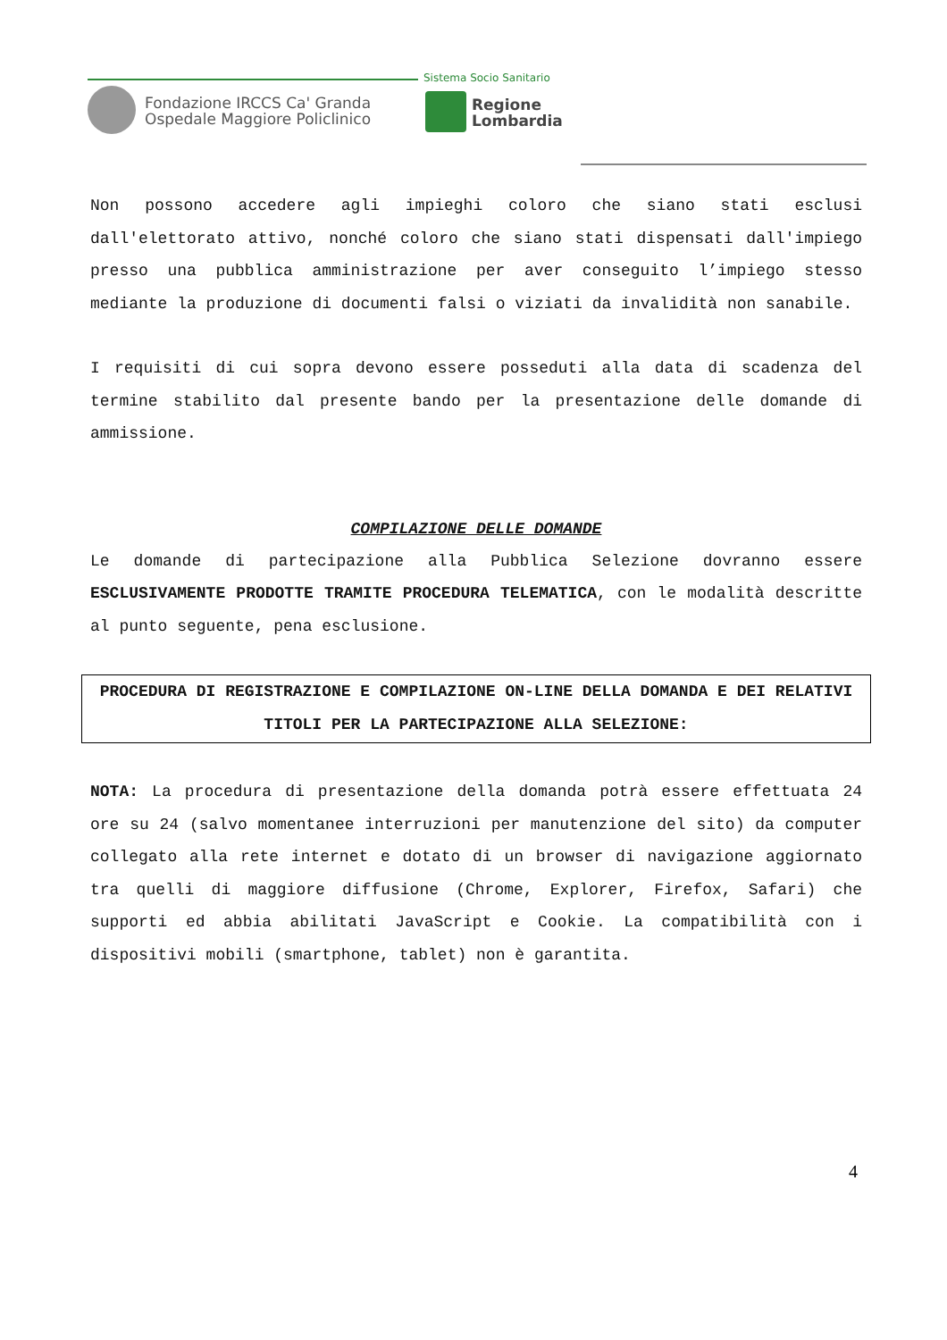Fondazione IRCCS Ca' Granda
Ospedale Maggiore Policlinico
Sistema Socio Sanitario
Regione
Lombardia
Non possono accedere agli impieghi coloro che siano stati esclusi dall'elettorato attivo, nonché coloro che siano stati dispensati dall'impiego presso una pubblica amministrazione per aver conseguito l’impiego stesso mediante la produzione di documenti falsi o viziati da invalidità non sanabile.
I requisiti di cui sopra devono essere posseduti alla data di scadenza del termine stabilito dal presente bando per la presentazione delle domande di ammissione.
COMPILAZIONE DELLE DOMANDE
Le domande di partecipazione alla Pubblica Selezione dovranno essere ESCLUSIVAMENTE PRODOTTE TRAMITE PROCEDURA TELEMATICA, con le modalità descritte al punto seguente, pena esclusione.
PROCEDURA DI REGISTRAZIONE E COMPILAZIONE ON-LINE DELLA DOMANDA E DEI RELATIVI TITOLI PER LA PARTECIPAZIONE ALLA SELEZIONE:
NOTA: La procedura di presentazione della domanda potrà essere effettuata 24 ore su 24 (salvo momentanee interruzioni per manutenzione del sito) da computer collegato alla rete internet e dotato di un browser di navigazione aggiornato tra quelli di maggiore diffusione (Chrome, Explorer, Firefox, Safari) che supporti ed abbia abilitati JavaScript e Cookie. La compatibilità con i dispositivi mobili (smartphone, tablet) non è garantita.
4